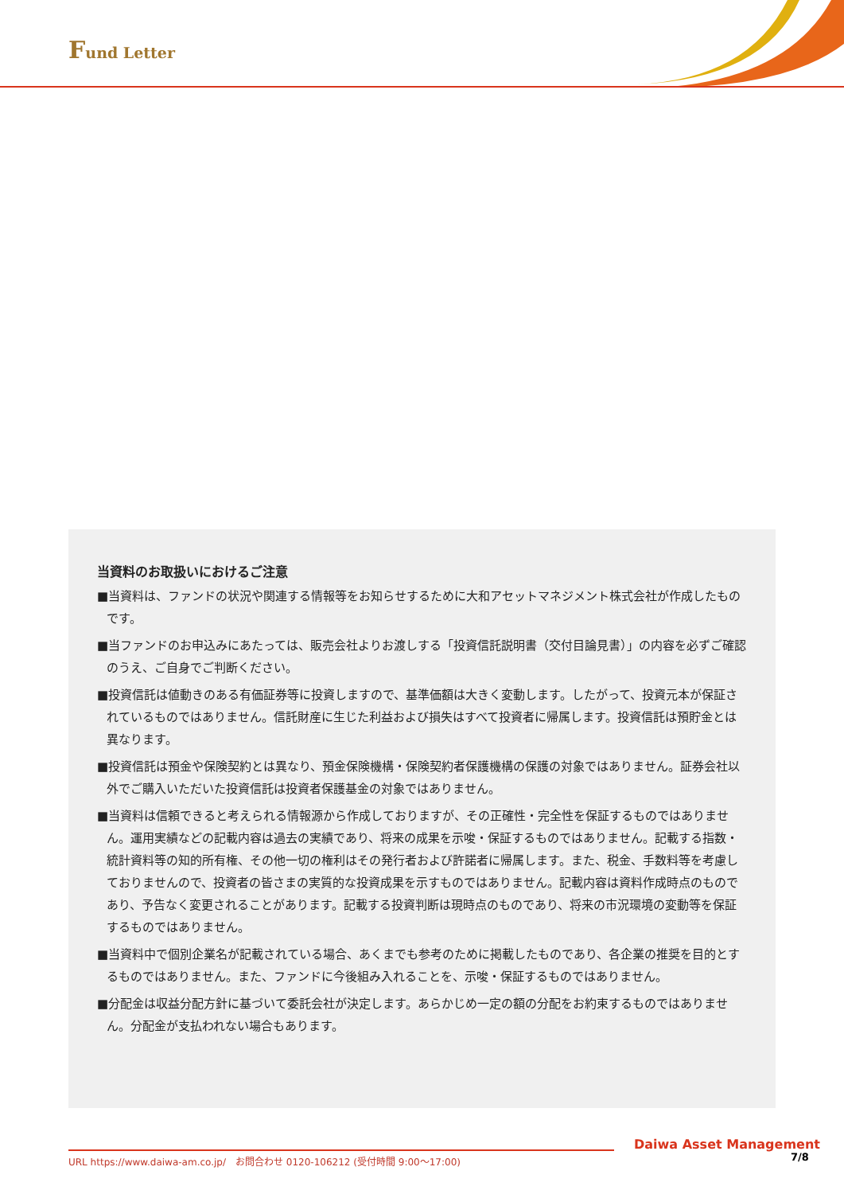Fund Letter
当資料のお取扱いにおけるご注意
■当資料は、ファンドの状況や関連する情報等をお知らせするために大和アセットマネジメント株式会社が作成したものです。
■当ファンドのお申込みにあたっては、販売会社よりお渡しする「投資信託説明書（交付目論見書）」の内容を必ずご確認のうえ、ご自身でご判断ください。
■投資信託は値動きのある有価証券等に投資しますので、基準価額は大きく変動します。したがって、投資元本が保証されているものではありません。信託財産に生じた利益および損失はすべて投資者に帰属します。投資信託は預貯金とは異なります。
■投資信託は預金や保険契約とは異なり、預金保険機構・保険契約者保護機構の保護の対象ではありません。証券会社以外でご購入いただいた投資信託は投資者保護基金の対象ではありません。
■当資料は信頼できると考えられる情報源から作成しておりますが、その正確性・完全性を保証するものではありません。運用実績などの記載内容は過去の実績であり、将来の成果を示唆・保証するものではありません。記載する指数・統計資料等の知的所有権、その他一切の権利はその発行者および許諾者に帰属します。また、税金、手数料等を考慮しておりませんので、投資者の皆さまの実質的な投資成果を示すものではありません。記載内容は資料作成時点のものであり、予告なく変更されることがあります。記載する投資判断は現時点のものであり、将来の市況環境の変動等を保証するものではありません。
■当資料中で個別企業名が記載されている場合、あくまでも参考のために掲載したものであり、各企業の推奨を目的とするものではありません。また、ファンドに今後組み入れることを、示唆・保証するものではありません。
■分配金は収益分配方針に基づいて委託会社が決定します。あらかじめ一定の額の分配をお約束するものではありません。分配金が支払われない場合もあります。
Daiwa Asset Management
URL https://www.daiwa-am.co.jp/　お問合わせ 0120-106212 (受付時間 9:00～17:00) 7/8